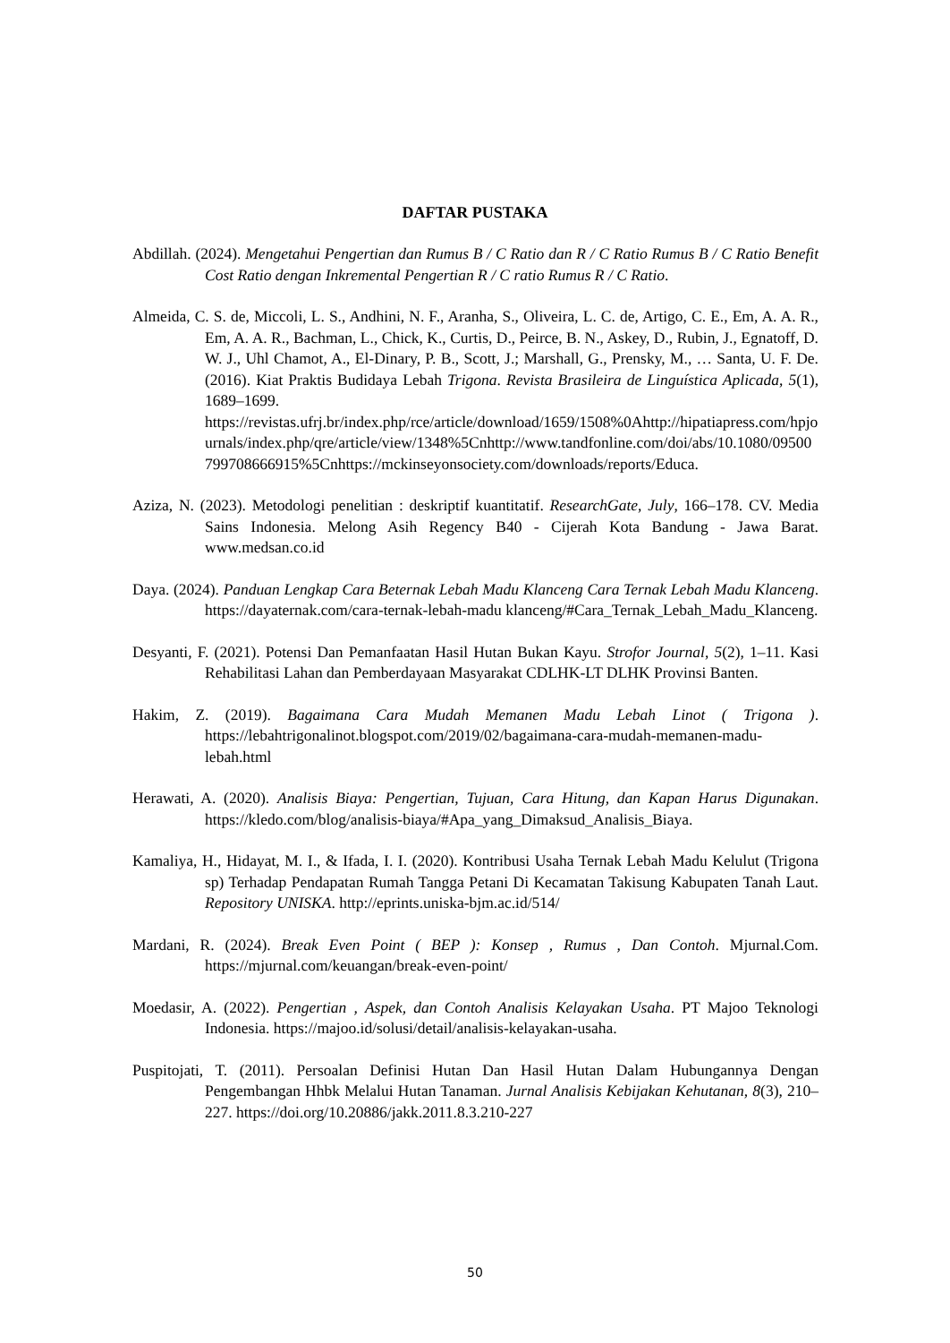DAFTAR PUSTAKA
Abdillah. (2024). Mengetahui Pengertian dan Rumus B / C Ratio dan R / C Ratio Rumus B / C Ratio Benefit Cost Ratio dengan Inkremental Pengertian R / C ratio Rumus R / C Ratio.
Almeida, C. S. de, Miccoli, L. S., Andhini, N. F., Aranha, S., Oliveira, L. C. de, Artigo, C. E., Em, A. A. R., Em, A. A. R., Bachman, L., Chick, K., Curtis, D., Peirce, B. N., Askey, D., Rubin, J., Egnatoff, D. W. J., Uhl Chamot, A., El-Dinary, P. B., Scott, J.; Marshall, G., Prensky, M., … Santa, U. F. De. (2016). Kiat Praktis Budidaya Lebah Trigona. Revista Brasileira de Linguística Aplicada, 5(1), 1689–1699. https://revistas.ufrj.br/index.php/rce/article/download/1659/1508%0Ahttp://hipatiapress.com/hpjournals/index.php/qre/article/view/1348%5Cnhttp://www.tandfonline.com/doi/abs/10.1080/09500799708666915%5Cnhttps://mckinseyonsociety.com/downloads/reports/Educa.
Aziza, N. (2023). Metodologi penelitian : deskriptif kuantitatif. ResearchGate, July, 166–178. CV. Media Sains Indonesia. Melong Asih Regency B40 - Cijerah Kota Bandung - Jawa Barat. www.medsan.co.id
Daya. (2024). Panduan Lengkap Cara Beternak Lebah Madu Klanceng Cara Ternak Lebah Madu Klanceng. https://dayaternak.com/cara-ternak-lebah-madu klanceng/#Cara_Ternak_Lebah_Madu_Klanceng.
Desyanti, F. (2021). Potensi Dan Pemanfaatan Hasil Hutan Bukan Kayu. Strofor Journal, 5(2), 1–11. Kasi Rehabilitasi Lahan dan Pemberdayaan Masyarakat CDLHK-LT DLHK Provinsi Banten.
Hakim, Z. (2019). Bagaimana Cara Mudah Memanen Madu Lebah Linot ( Trigona ). https://lebahtrigonalinot.blogspot.com/2019/02/bagaimana-cara-mudah-memanen-madu-lebah.html
Herawati, A. (2020). Analisis Biaya: Pengertian, Tujuan, Cara Hitung, dan Kapan Harus Digunakan. https://kledo.com/blog/analisis-biaya/#Apa_yang_Dimaksud_Analisis_Biaya.
Kamaliya, H., Hidayat, M. I., & Ifada, I. I. (2020). Kontribusi Usaha Ternak Lebah Madu Kelulut (Trigona sp) Terhadap Pendapatan Rumah Tangga Petani Di Kecamatan Takisung Kabupaten Tanah Laut. Repository UNISKA. http://eprints.uniska-bjm.ac.id/514/
Mardani, R. (2024). Break Even Point ( BEP ): Konsep , Rumus , Dan Contoh. Mjurnal.Com. https://mjurnal.com/keuangan/break-even-point/
Moedasir, A. (2022). Pengertian , Aspek, dan Contoh Analisis Kelayakan Usaha. PT Majoo Teknologi Indonesia. https://majoo.id/solusi/detail/analisis-kelayakan-usaha.
Puspitojati, T. (2011). Persoalan Definisi Hutan Dan Hasil Hutan Dalam Hubungannya Dengan Pengembangan Hhbk Melalui Hutan Tanaman. Jurnal Analisis Kebijakan Kehutanan, 8(3), 210–227. https://doi.org/10.20886/jakk.2011.8.3.210-227
50